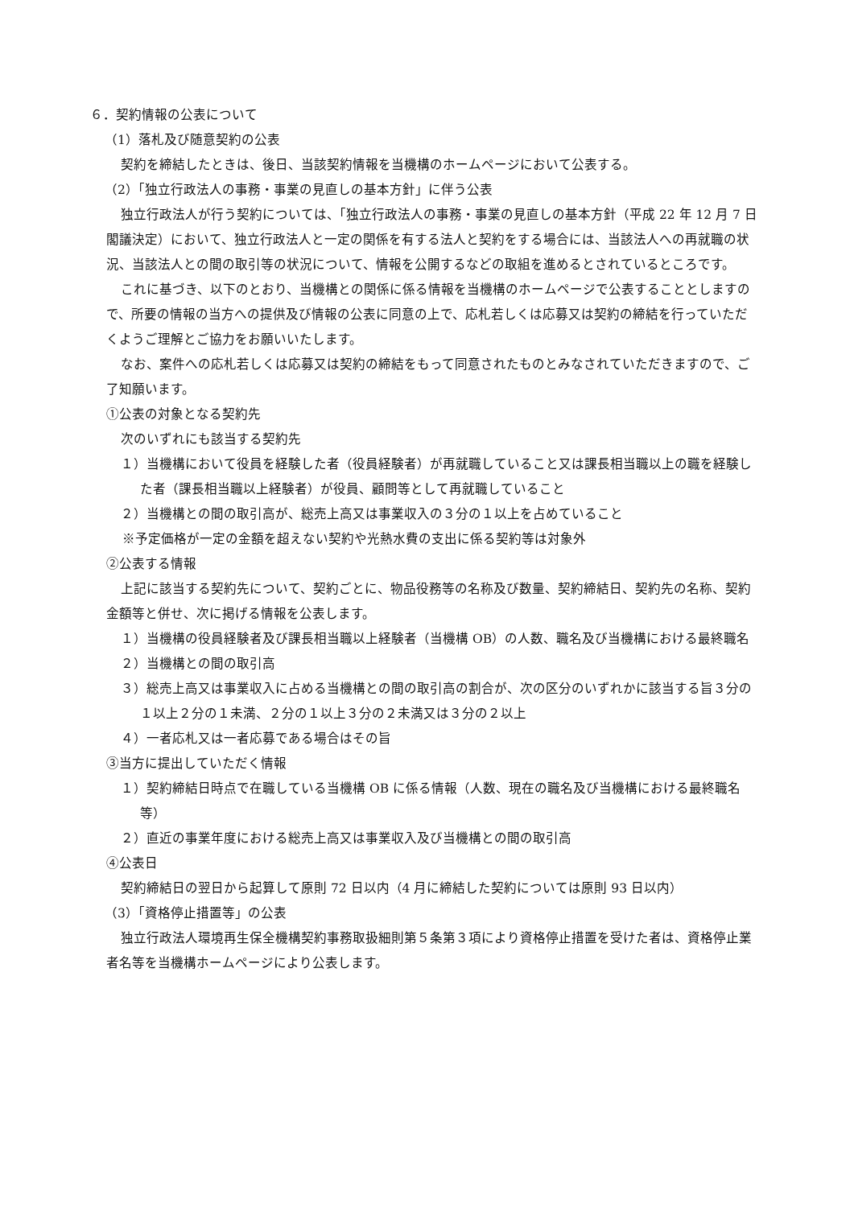６．契約情報の公表について
（1）落札及び随意契約の公表
契約を締結したときは、後日、当該契約情報を当機構のホームページにおいて公表する。
（2）「独立行政法人の事務・事業の見直しの基本方針」に伴う公表
独立行政法人が行う契約については、「独立行政法人の事務・事業の見直しの基本方針（平成 22 年 12 月 7 日閣議決定）において、独立行政法人と一定の関係を有する法人と契約をする場合には、当該法人への再就職の状況、当該法人との間の取引等の状況について、情報を公開するなどの取組を進めるとされているところです。
これに基づき、以下のとおり、当機構との関係に係る情報を当機構のホームページで公表することとしますので、所要の情報の当方への提供及び情報の公表に同意の上で、応札若しくは応募又は契約の締結を行っていただくようご理解とご協力をお願いいたします。
なお、案件への応札若しくは応募又は契約の締結をもって同意されたものとみなされていただきますので、ご了知願います。
①公表の対象となる契約先
次のいずれにも該当する契約先
１）当機構において役員を経験した者（役員経験者）が再就職していること又は課長相当職以上の職を経験した者（課長相当職以上経験者）が役員、顧問等として再就職していること
２）当機構との間の取引高が、総売上高又は事業収入の３分の１以上を占めていること
※予定価格が一定の金額を超えない契約や光熱水費の支出に係る契約等は対象外
②公表する情報
上記に該当する契約先について、契約ごとに、物品役務等の名称及び数量、契約締結日、契約先の名称、契約金額等と併せ、次に掲げる情報を公表します。
１）当機構の役員経験者及び課長相当職以上経験者（当機構 OB）の人数、職名及び当機構における最終職名
２）当機構との間の取引高
３）総売上高又は事業収入に占める当機構との間の取引高の割合が、次の区分のいずれかに該当する旨３分の１以上２分の１未満、２分の１以上３分の２未満又は３分の２以上
４）一者応札又は一者応募である場合はその旨
③当方に提出していただく情報
１）契約締結日時点で在職している当機構 OB に係る情報（人数、現在の職名及び当機構における最終職名等）
２）直近の事業年度における総売上高又は事業収入及び当機構との間の取引高
④公表日
契約締結日の翌日から起算して原則 72 日以内（4 月に締結した契約については原則 93 日以内）
（3）「資格停止措置等」の公表
独立行政法人環境再生保全機構契約事務取扱細則第５条第３項により資格停止措置を受けた者は、資格停止業者名等を当機構ホームページにより公表します。